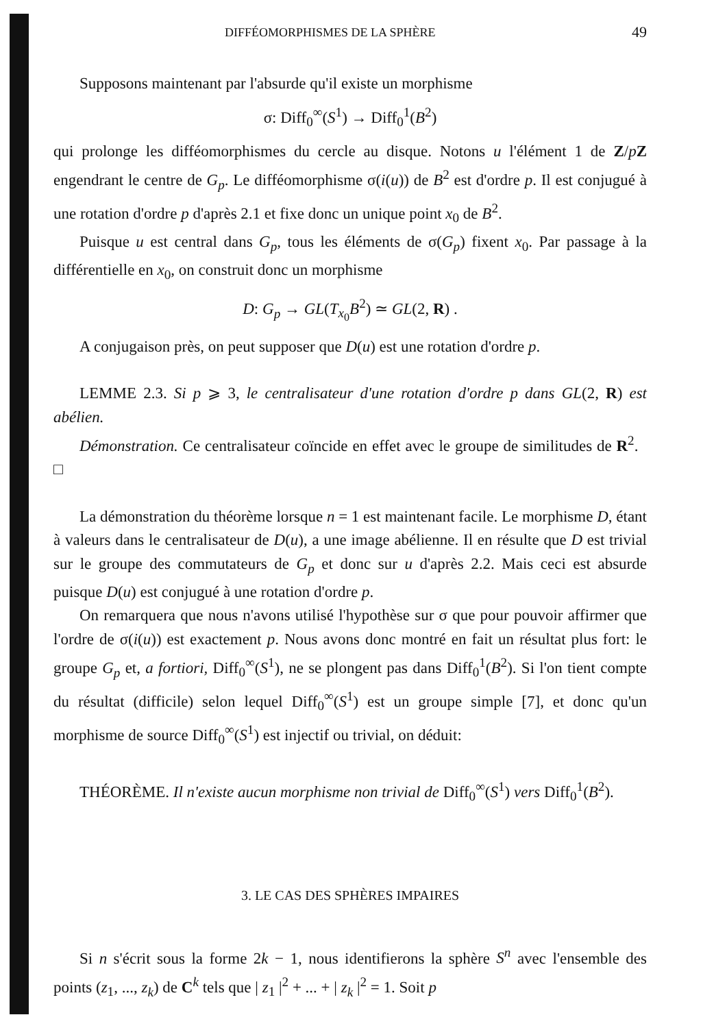DIFFÉOMORPHISMES DE LA SPHÈRE 49
Supposons maintenant par l'absurde qu'il existe un morphisme
σ: Diff<sub>0</sub><sup>∞</sup>(S<sup>1</sup>) → Diff<sub>0</sub><sup>1</sup>(B<sup>2</sup>)
qui prolonge les difféomorphismes du cercle au disque. Notons u l'élément 1 de Z/pZ engendrant le centre de G<sub>p</sub>. Le difféomorphisme σ(i(u)) de B<sup>2</sup> est d'ordre p. Il est conjugué à une rotation d'ordre p d'après 2.1 et fixe donc un unique point x<sub>0</sub> de B<sup>2</sup>.
Puisque u est central dans G<sub>p</sub>, tous les éléments de σ(G<sub>p</sub>) fixent x<sub>0</sub>. Par passage à la différentielle en x<sub>0</sub>, on construit donc un morphisme
D: G<sub>p</sub> → GL(T<sub>x<sub>0</sub></sub>B<sup>2</sup>) ≃ GL(2, R) .
A conjugaison près, on peut supposer que D(u) est une rotation d'ordre p.
LEMME 2.3. Si p ⩾ 3, le centralisateur d'une rotation d'ordre p dans GL(2, R) est abélien.
Démonstration. Ce centralisateur coïncide en effet avec le groupe de similitudes de R<sup>2</sup>. □
La démonstration du théorème lorsque n = 1 est maintenant facile. Le morphisme D, étant à valeurs dans le centralisateur de D(u), a une image abélienne. Il en résulte que D est trivial sur le groupe des commutateurs de G<sub>p</sub> et donc sur u d'après 2.2. Mais ceci est absurde puisque D(u) est conjugué à une rotation d'ordre p.
On remarquera que nous n'avons utilisé l'hypothèse sur σ que pour pouvoir affirmer que l'ordre de σ(i(u)) est exactement p. Nous avons donc montré en fait un résultat plus fort: le groupe G<sub>p</sub> et, a fortiori, Diff<sub>0</sub><sup>∞</sup>(S<sup>1</sup>), ne se plongent pas dans Diff<sub>0</sub><sup>1</sup>(B<sup>2</sup>). Si l'on tient compte du résultat (difficile) selon lequel Diff<sub>0</sub><sup>∞</sup>(S<sup>1</sup>) est un groupe simple [7], et donc qu'un morphisme de source Diff<sub>0</sub><sup>∞</sup>(S<sup>1</sup>) est injectif ou trivial, on déduit:
THÉORÈME. Il n'existe aucun morphisme non trivial de Diff<sub>0</sub><sup>∞</sup>(S<sup>1</sup>) vers Diff<sub>0</sub><sup>1</sup>(B<sup>2</sup>).
3. LE CAS DES SPHÈRES IMPAIRES
Si n s'écrit sous la forme 2k − 1, nous identifierons la sphère S<sup>n</sup> avec l'ensemble des points (z<sub>1</sub>, ..., z<sub>k</sub>) de C<sup>k</sup> tels que | z<sub>1</sub> |<sup>2</sup> + ... + | z<sub>k</sub> |<sup>2</sup> = 1. Soit p